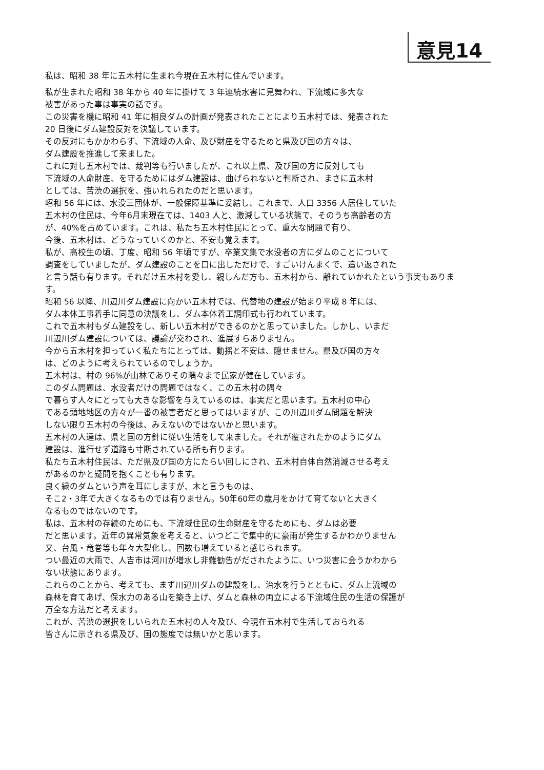意見14
私は、昭和 38 年に五木村に生まれ今現在五木村に住んでいます。
私が生まれた昭和 38 年から 40 年に掛けて 3 年連続水害に見舞われ、下流域に多大な
被害があった事は事実の話です。
この災害を機に昭和 41 年に相良ダムの計画が発表されたことにより五木村では、発表された
20 日後にダム建設反対を決議しています。
その反対にもかかわらず、下流域の人命、及び財産を守るためと県及び国の方々は、
ダム建設を推進して来ました。
これに対し五木村では、裁判等も行いましたが、これ以上県、及び国の方に反対しても
下流域の人命財産、を守るためにはダム建設は、曲げられないと判断され、まさに五木村
としては、苦渋の選択を、強いれられたのだと思います。
昭和 56 年には、水没三団体が、一般保障基準に妥結し、これまで、人口 3356 人居住していた
五木村の住民は、今年6月末現在では、1403 人と、激減している状態で、そのうち高齢者の方
が、40%を占めています。これは、私たち五木村住民にとって、重大な問題で有り、
今後、五木村は、どうなっていくのかと、不安も覚えます。
私が、高校生の頃、丁度、昭和 56 年頃ですが、卒業文集で水没者の方にダムのことについて
調査をしていましたが、ダム建設のことを口に出しただけで、すごいけんまくで、追い返された
と言う話も有ります。それだけ五木村を愛し、親しんだ方も、五木村から、離れていかれたという事実もありま
す。
昭和 56 以降、川辺川ダム建設に向かい五木村では、代替地の建設が始まり平成 8 年には、
ダム本体工事着手に同意の決議をし、ダム本体着工調印式も行われています。
これで五木村もダム建設をし、新しい五木村ができるのかと思っていました。しかし、いまだ
川辺川ダム建設については、議論が交わされ、進展すらありません。
今から五木村を担っていく私たちにとっては、動揺と不安は、隠せません。県及び国の方々
は、どのように考えられているのでしょうか。
五木村は、村の 96%が山林でありその隅々まで民家が健在しています。
このダム問題は、水没者だけの問題ではなく、この五木村の隅々
で暮らす人々にとっても大きな影響を与えているのは、事実だと思います。五木村の中心
である頭地地区の方々が一番の被害者だと思ってはいますが、この川辺川ダム問題を解決
しない限り五木村の今後は、みえないのではないかと思います。
五木村の人達は、県と国の方針に従い生活をして来ました。それが覆されたかのようにダム
建設は、進行せず道路も寸断されている所も有ります。
私たち五木村住民は、ただ県及び国の方にたらい回しにされ、五木村自体自然消滅させる考え
があるのかと疑問を抱くことも有ります。
良く緑のダムという声を耳にしますが、木と言うものは、
そこ2・3年で大きくなるものでは有りません。50年60年の歳月をかけて育てないと大きく
なるものではないのです。
私は、五木村の存続のためにも、下流域住民の生命財産を守るためにも、ダムは必要
だと思います。近年の異常気象を考えると、いつどこで集中的に豪雨が発生するかわかりません
又、台風・竜巻等も年々大型化し、回数も増えていると感じられます。
つい最近の大雨で、人吉市は河川が増水し非難勧告がだされたように、いつ災害に会うかわから
ない状態にあります。
これらのことから、考えても、まず川辺川ダムの建設をし、治水を行うとともに、ダム上流域の
森林を育てあげ、保水力のある山を築き上げ、ダムと森林の両立による下流域住民の生活の保護が
万全な方法だと考えます。
これが、苦渋の選択をしいられた五木村の人々及び、今現在五木村で生活しておられる
皆さんに示される県及び、国の態度では無いかと思います。